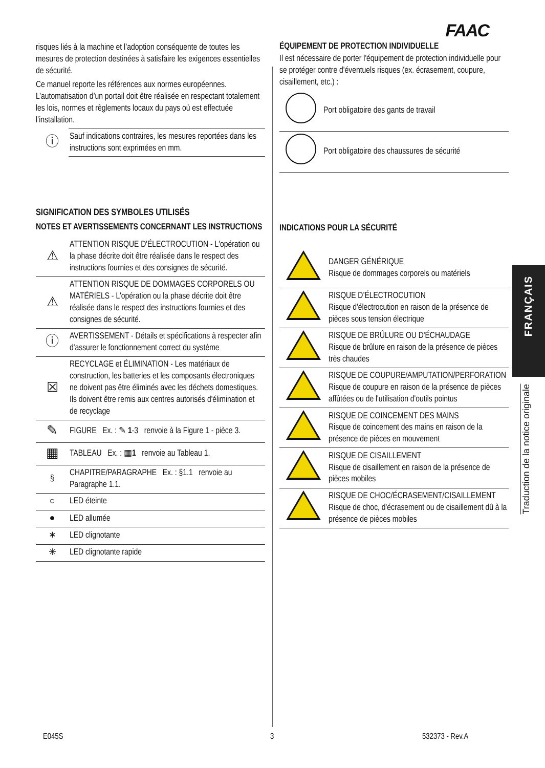FAAC
risques liés à la machine et l’adoption conséquente de toutes les mesures de protection destinées à satisfaire les exigences essentielles de sécurité.
Ce manuel reporte les références aux normes européennes. L’automatisation d’un portail doit être réalisée en respectant totalement les lois, normes et règlements locaux du pays où est effectuée l’installation.
| ⓘ | Sauf indications contraires, les mesures reportées dans les instructions sont exprimées en mm. |
SIGNIFICATION DES SYMBOLES UTILISÉS
NOTES ET AVERTISSEMENTS CONCERNANT LES INSTRUCTIONS
| ⚠ | ATTENTION RISQUE D'ÉLECTROCUTION - L'opération ou la phase décrite doit être réalisée dans le respect des instructions fournies et des consignes de sécurité. |
| ⚠ | ATTENTION RISQUE DE DOMMAGES CORPORELS OU MATÉRIELS - L'opération ou la phase décrite doit être réalisée dans le respect des instructions fournies et des consignes de sécurité. |
| ⓘ | AVERTISSEMENT - Détails et spécifications à respecter afin d'assurer le fonctionnement correct du système |
| ☒ | RECYCLAGE et ÉLIMINATION - Les matériaux de construction, les batteries et les composants électroniques ne doivent pas être éliminés avec les déchets domestiques. Ils doivent être remis aux centres autorisés d'élimination et de recyclage |
| ✎ | FIGURE Ex. : ✎ 1 -3 renvoie à la Figure 1 - pièce 3. |
| ▦ | TABLEAU Ex. : ▦ 1 renvoie au Tableau 1. |
| § | CHAPITRE/PARAGRAPHE Ex. : §1.1 renvoie au Paragraphe 1.1. |
| ○ | LED éteinte |
| ● | LED allumée |
| ∗ | LED clignotante |
| ✳ | LED clignotante rapide |
ÉQUIPEMENT DE PROTECTION INDIVIDUELLE
Il est nécessaire de porter l'équipement de protection individuelle pour se protéger contre d'éventuels risques (ex. écrasement, coupure, cisaillement, etc.) :
| | Port obligatoire des gants de travail |
| | Port obligatoire des chaussures de sécurité |
INDICATIONS POUR LA SÉCURITÉ
| | DANGER GÉNÉRIQUE Risque de dommages corporels ou matériels |
| | RISQUE D’ÉLECTROCUTION Risque d'électrocution en raison de la présence de pièces sous tension électrique |
| | RISQUE DE BRÛLURE OU D'ÉCHAUDAGE Risque de brûlure en raison de la présence de pièces très chaudes |
| | RISQUE DE COUPURE/AMPUTATION/PERFORATION Risque de coupure en raison de la présence de pièces affûtées ou de l'utilisation d'outils pointus |
| | RISQUE DE COINCEMENT DES MAINS Risque de coincement des mains en raison de la présence de pièces en mouvement |
| | RISQUE DE CISAILLEMENT Risque de cisaillement en raison de la présence de pièces mobiles |
| | RISQUE DE CHOC/ÉCRASEMENT/CISAILLEMENT Risque de choc, d'écrasement ou de cisaillement dû à la présence de pièces mobiles |
FRANÇAIS
Traduction de la notice originale
E045S 3 532373 - Rev.A